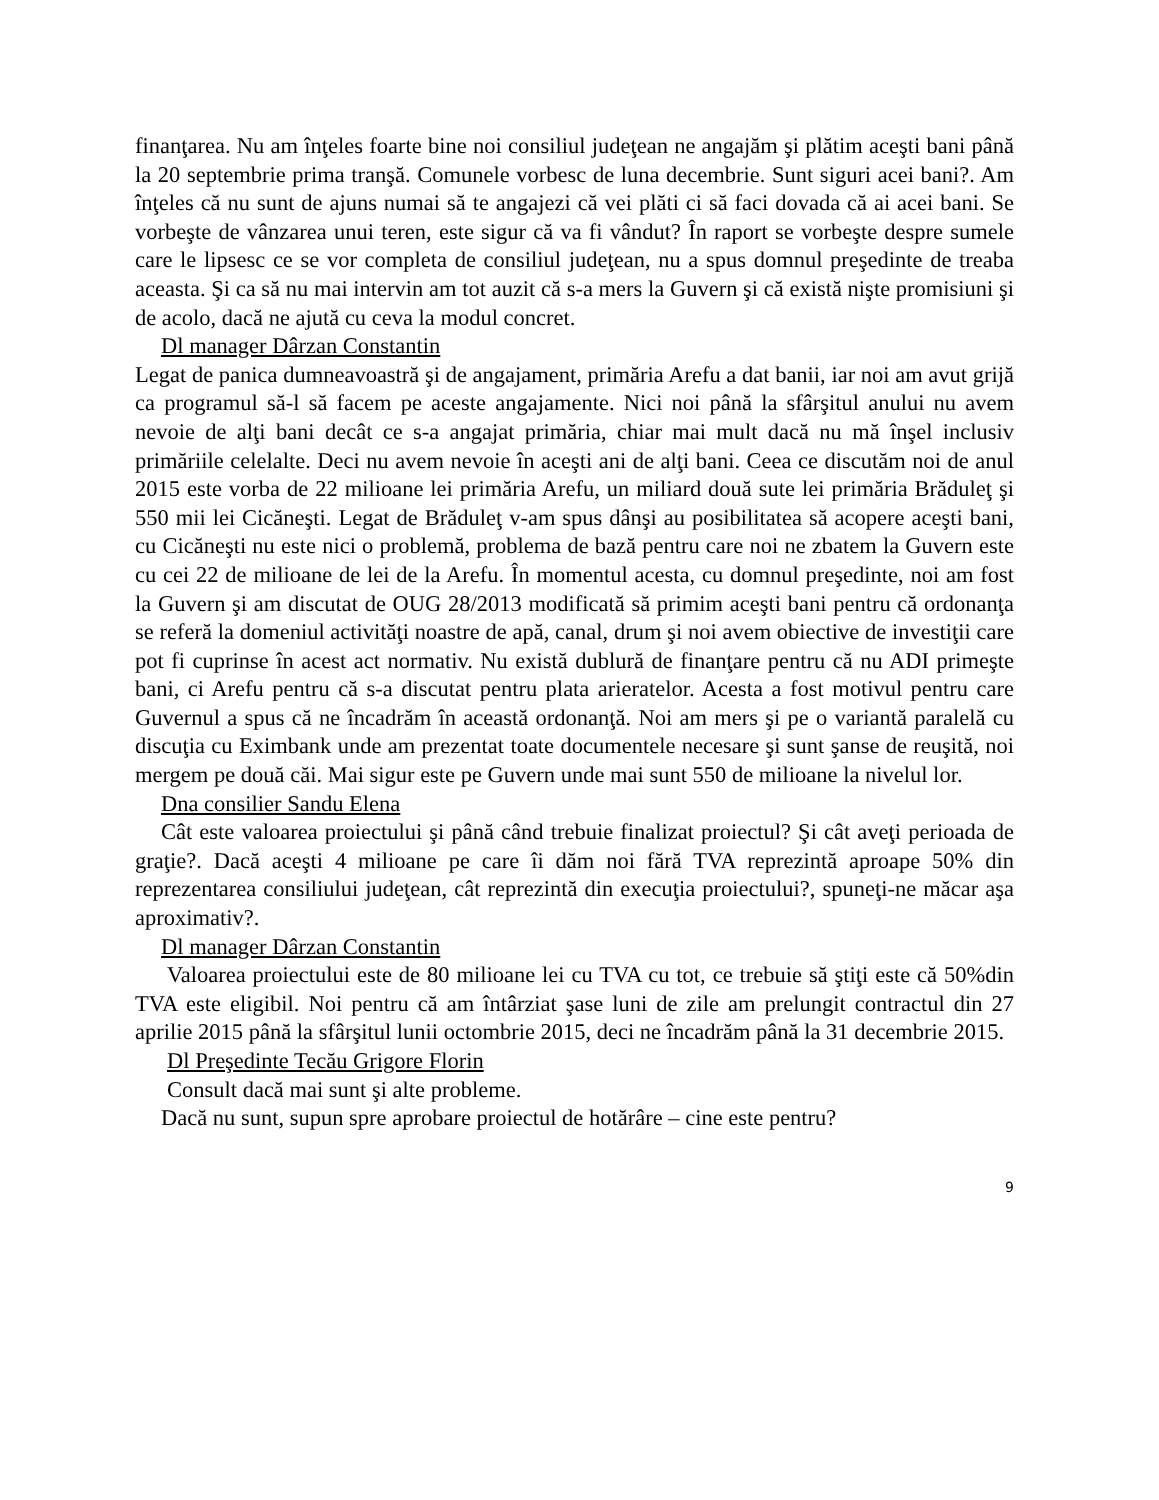finanţarea. Nu am înţeles foarte bine noi consiliul judeţean ne angajăm şi plătim aceşti bani până la 20 septembrie prima tranşă. Comunele vorbesc de luna decembrie. Sunt siguri acei bani?. Am înţeles că nu sunt de ajuns numai să te angajezi că vei plăti ci să faci dovada că ai acei bani. Se vorbeşte de vânzarea unui teren, este sigur că va fi vândut? În raport se vorbeşte despre sumele care le lipsesc ce se vor completa de consiliul judeţean, nu a spus domnul preşedinte de treaba aceasta. Şi ca să nu mai intervin am tot auzit că s-a mers la Guvern şi că există nişte promisiuni şi de acolo, dacă ne ajută cu ceva la modul concret.
Dl manager Dârzan Constantin
Legat de panica dumneavoastră şi de angajament, primăria Arefu a dat banii, iar noi am avut grijă ca programul să-l să facem pe aceste angajamente. Nici noi până la sfârşitul anului nu avem nevoie de alţi bani decât ce s-a angajat primăria, chiar mai mult dacă nu mă înşel inclusiv primăriile celelalte. Deci nu avem nevoie în aceşti ani de alţi bani. Ceea ce discutăm noi de anul 2015 este vorba de 22 milioane lei primăria Arefu, un miliard două sute lei primăria Brăduleţ şi 550 mii lei Cicăneşti. Legat de Brăduleţ v-am spus dânşi au posibilitatea să acopere aceşti bani, cu Cicăneşti nu este nici o problemă, problema de bază pentru care noi ne zbatem la Guvern este cu cei 22 de milioane de lei de la Arefu. În momentul acesta, cu domnul preşedinte, noi am fost la Guvern şi am discutat de OUG 28/2013 modificată să primim aceşti bani pentru că ordonanţa se referă la domeniul activităţi noastre de apă, canal, drum şi noi avem obiective de investiţii care pot fi cuprinse în acest act normativ. Nu există dublură de finanţare pentru că nu ADI primeşte bani, ci Arefu pentru că s-a discutat pentru plata arieratelor. Acesta a fost motivul pentru care Guvernul a spus că ne încadrăm în această ordonanţă. Noi am mers şi pe o variantă paralelă cu discuţia cu Eximbank unde am prezentat toate documentele necesare şi sunt şanse de reuşită, noi mergem pe două căi. Mai sigur este pe Guvern unde mai sunt 550 de milioane la nivelul lor.
Dna consilier Sandu Elena
Cât este valoarea proiectului şi până când trebuie finalizat proiectul? Şi cât aveţi perioada de graţie?. Dacă aceşti 4 milioane pe care îi dăm noi fără TVA reprezintă aproape 50% din reprezentarea consiliului judeţean, cât reprezintă din execuţia proiectului?, spuneţi-ne măcar aşa aproximativ?.
Dl manager Dârzan Constantin
Valoarea proiectului este de 80 milioane lei cu TVA cu tot, ce trebuie să ştiţi este că 50%din TVA este eligibil. Noi pentru că am întârziat şase luni de zile am prelungit contractul din 27 aprilie 2015 până la sfârşitul lunii octombrie 2015, deci ne încadrăm până la 31 decembrie 2015.
Dl Preşedinte Tecău Grigore Florin
Consult dacă mai sunt şi alte probleme.
Dacă nu sunt, supun spre aprobare proiectul de hotărâre – cine este pentru?
9